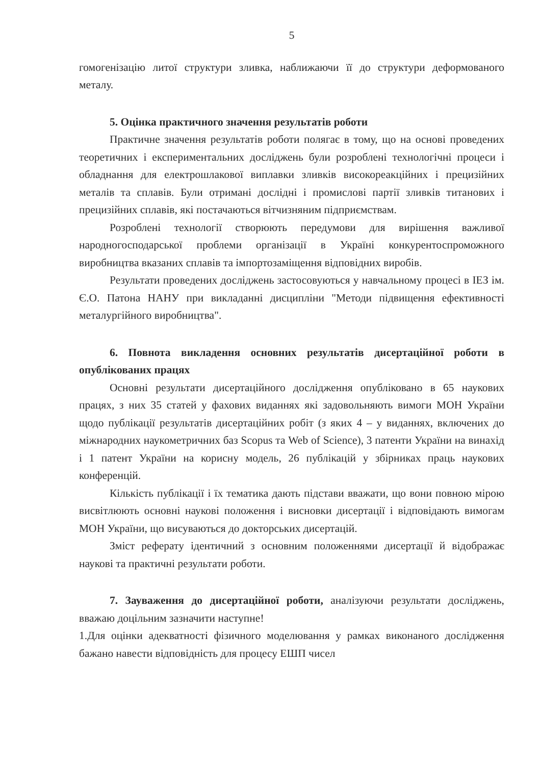5
гомогенізацію литої структури зливка, наближаючи її до структури деформованого металу.
5. Оцінка практичного значення результатів роботи
Практичне значення результатів роботи полягає в тому, що на основі проведених теоретичних і експериментальних досліджень були розроблені технологічні процеси і обладнання для електрошлакової виплавки зливків високореакційних і прецизійних металів та сплавів. Були отримані дослідні і промислові партії зливків титанових і прецизійних сплавів, які постачаються вітчизняним підприємствам.
Розроблені технології створюють передумови для вирішення важливої народногосподарської проблеми організації в Україні конкурентоспроможного виробництва вказаних сплавів та імпортозаміщення відповідних виробів.
Результати проведених досліджень застосовуються у навчальному процесі в ІЕЗ ім. Є.О. Патона НАНУ при викладанні дисципліни "Методи підвищення ефективності металургійного виробництва".
6. Повнота викладення основних результатів дисертаційної роботи в опублікованих працях
Основні результати дисертаційного дослідження опубліковано в 65 наукових працях, з них 35 статей у фахових виданнях які задовольняють вимоги МОН України щодо публікації результатів дисертаційних робіт (з яких 4 – у виданнях, включених до міжнародних наукометричних баз Scopus та Web of Science), 3 патенти України на винахід і 1 патент України на корисну модель, 26 публікацій у збірниках праць наукових конференцій.
Кількість публікації і їх тематика дають підстави вважати, що вони повною мірою висвітлюють основні наукові положення і висновки дисертації і відповідають вимогам МОН України, що висуваються до докторських дисертацій.
Зміст реферату ідентичний з основним положеннями дисертації й відображає наукові та практичні результати роботи.
7. Зауваження до дисертаційної роботи, аналізуючи результати досліджень, вважаю доцільним зазначити наступне!
1.Для оцінки адекватності фізичного моделювання у рамках виконаного дослідження бажано навести відповідність для процесу ЕШП чисел